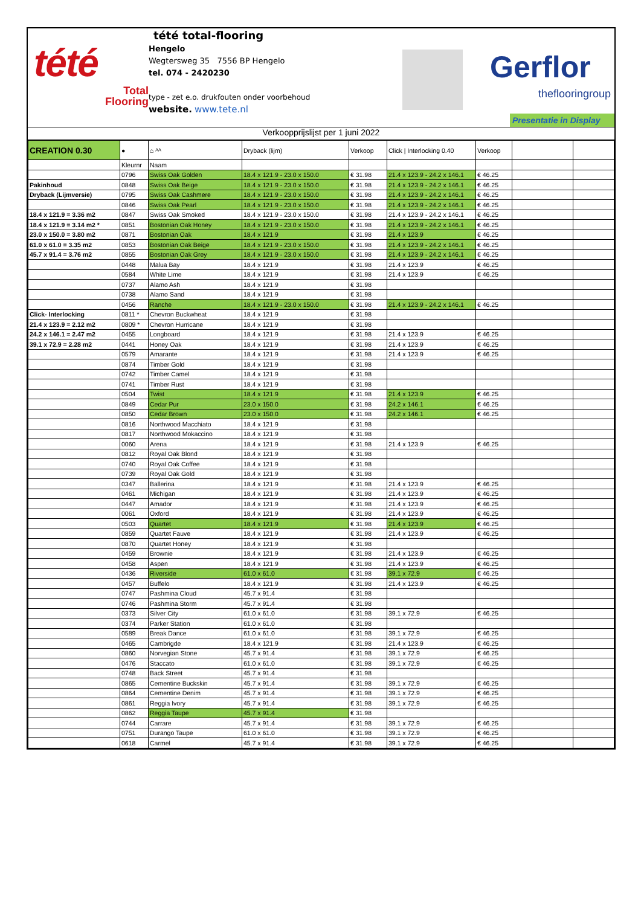tété
Total
Flooring
tété total-flooring
Hengelo
Wegtersweg 35 7556 BP Hengelo
tel. 074 - 2420230
type - zet e.o. drukfouten onder voorbehoud
website. www.tete.nl
Gerflor
theflooringroup
Presentatie in Display
Verkoopprijslijst per 1 juni 2022
| CREATION 0.30 | ● | ⌂ ᴬᴬ | Dryback (lijm) | Verkoop | Click / Interlocking 0.40 | Verkoop | | |
| --- | --- | --- | --- | --- | --- | --- | --- | --- |
| | Kleurnr | Naam | | | | | | |
| | 0796 | Swiss Oak Golden | 18.4 x 121.9 - 23.0 x 150.0 | € 31.98 | 21.4 x 123.9 - 24.2 x 146.1 | € 46.25 | | |
| Pakinhoud | 0848 | Swiss Oak Beige | 18.4 x 121.9 - 23.0 x 150.0 | € 31.98 | 21.4 x 123.9 - 24.2 x 146.1 | € 46.25 | | |
| Dryback (Lijmversie) | 0795 | Swiss Oak Cashmere | 18.4 x 121.9 - 23.0 x 150.0 | € 31.98 | 21.4 x 123.9 - 24.2 x 146.1 | € 46.25 | | |
| | 0846 | Swiss Oak Pearl | 18.4 x 121.9 - 23.0 x 150.0 | € 31.98 | 21.4 x 123.9 - 24.2 x 146.1 | € 46.25 | | |
| 18.4 x 121.9 = 3.36 m2 | 0847 | Swiss Oak Smoked | 18.4 x 121.9 - 23.0 x 150.0 | € 31.98 | 21.4 x 123.9 - 24.2 x 146.1 | € 46.25 | | |
| 18.4 x 121.9 = 3.14 m2 * | 0851 | Bostonian Oak Honey | 18.4 x 121.9 - 23.0 x 150.0 | € 31.98 | 21.4 x 123.9 - 24.2 x 146.1 | € 46.25 | | |
| 23.0 x 150.0 = 3.80 m2 | 0871 | Bostonian Oak | 18.4 x 121.9 | € 31.98 | 21.4 x 123.9 | € 46.25 | | |
| 61.0 x 61.0 = 3.35 m2 | 0853 | Bostonian Oak Beige | 18.4 x 121.9 - 23.0 x 150.0 | € 31.98 | 21.4 x 123.9 - 24.2 x 146.1 | € 46.25 | | |
| 45.7 x 91.4 = 3.76 m2 | 0855 | Bostonian Oak Grey | 18.4 x 121.9 - 23.0 x 150.0 | € 31.98 | 21.4 x 123.9 - 24.2 x 146.1 | € 46.25 | | |
| | 0448 | Malua Bay | 18.4 x 121.9 | € 31.98 | 21.4 x 123.9 | € 46.25 | | |
| | 0584 | White Lime | 18.4 x 121.9 | € 31.98 | 21.4 x 123.9 | € 46.25 | | |
| | 0737 | Alamo Ash | 18.4 x 121.9 | € 31.98 | | | | |
| | 0738 | Alamo Sand | 18.4 x 121.9 | € 31.98 | | | | |
| | 0456 | Ranche | 18.4 x 121.9 - 23.0 x 150.0 | € 31.98 | 21.4 x 123.9 - 24.2 x 146.1 | € 46.25 | | |
| Click- Interlocking | 0811 * | Chevron Buckwheat | 18.4 x 121.9 | € 31.98 | | | | |
| 21.4 x 123.9 = 2.12 m2 | 0809 * | Chevron Hurricane | 18.4 x 121.9 | € 31.98 | | | | |
| 24.2 x 146.1 = 2.47 m2 | 0455 | Longboard | 18.4 x 121.9 | € 31.98 | 21.4 x 123.9 | € 46.25 | | |
| 39.1 x 72.9 = 2.28 m2 | 0441 | Honey Oak | 18.4 x 121.9 | € 31.98 | 21.4 x 123.9 | € 46.25 | | |
| | 0579 | Amarante | 18.4 x 121.9 | € 31.98 | 21.4 x 123.9 | € 46.25 | | |
| | 0874 | Timber Gold | 18.4 x 121.9 | € 31.98 | | | | |
| | 0742 | Timber Camel | 18.4 x 121.9 | € 31.98 | | | | |
| | 0741 | Timber Rust | 18.4 x 121.9 | € 31.98 | | | | |
| | 0504 | Twist | 18.4 x 121.9 | € 31.98 | 21.4 x 123.9 | € 46.25 | | |
| | 0849 | Cedar Pur | 23.0 x 150.0 | € 31.98 | 24.2 x 146.1 | € 46.25 | | |
| | 0850 | Cedar Brown | 23.0 x 150.0 | € 31.98 | 24.2 x 146.1 | € 46.25 | | |
| | 0816 | Northwood Macchiato | 18.4 x 121.9 | € 31.98 | | | | |
| | 0817 | Northwood Mokaccino | 18.4 x 121.9 | € 31.98 | | | | |
| | 0060 | Arena | 18.4 x 121.9 | € 31.98 | 21.4 x 123.9 | € 46.25 | | |
| | 0812 | Royal Oak Blond | 18.4 x 121.9 | € 31.98 | | | | |
| | 0740 | Royal Oak Coffee | 18.4 x 121.9 | € 31.98 | | | | |
| | 0739 | Royal Oak Gold | 18.4 x 121.9 | € 31.98 | | | | |
| | 0347 | Ballerina | 18.4 x 121.9 | € 31.98 | 21.4 x 123.9 | € 46.25 | | |
| | 0461 | Michigan | 18.4 x 121.9 | € 31.98 | 21.4 x 123.9 | € 46.25 | | |
| | 0447 | Amador | 18.4 x 121.9 | € 31.98 | 21.4 x 123.9 | € 46.25 | | |
| | 0061 | Oxford | 18.4 x 121.9 | € 31.98 | 21.4 x 123.9 | € 46.25 | | |
| | 0503 | Quartet | 18.4 x 121.9 | € 31.98 | 21.4 x 123.9 | € 46.25 | | |
| | 0859 | Quartet Fauve | 18.4 x 121.9 | € 31.98 | 21.4 x 123.9 | € 46.25 | | |
| | 0870 | Quartet Honey | 18.4 x 121.9 | € 31.98 | | | | |
| | 0459 | Brownie | 18.4 x 121.9 | € 31.98 | 21.4 x 123.9 | € 46.25 | | |
| | 0458 | Aspen | 18.4 x 121.9 | € 31.98 | 21.4 x 123.9 | € 46.25 | | |
| | 0436 | Riverside | 61.0 x 61.0 | € 31.98 | 39.1 x 72.9 | € 46.25 | | |
| | 0457 | Buffelo | 18.4 x 121.9 | € 31.98 | 21.4 x 123.9 | € 46.25 | | |
| | 0747 | Pashmina Cloud | 45.7 x 91.4 | € 31.98 | | | | |
| | 0746 | Pashmina Storm | 45.7 x 91.4 | € 31.98 | | | | |
| | 0373 | Silver City | 61.0 x 61.0 | € 31.98 | 39.1 x 72.9 | € 46.25 | | |
| | 0374 | Parker Station | 61.0 x 61.0 | € 31.98 | | | | |
| | 0589 | Break Dance | 61.0 x 61.0 | € 31.98 | 39.1 x 72.9 | € 46.25 | | |
| | 0465 | Cambrigde | 18.4 x 121.9 | € 31.98 | 21.4 x 123.9 | € 46.25 | | |
| | 0860 | Norvegian Stone | 45.7 x 91.4 | € 31.98 | 39.1 x 72.9 | € 46.25 | | |
| | 0476 | Staccato | 61.0 x 61.0 | € 31.98 | 39.1 x 72.9 | € 46.25 | | |
| | 0748 | Back Street | 45.7 x 91.4 | € 31.98 | | | | |
| | 0865 | Cementine Buckskin | 45.7 x 91.4 | € 31.98 | 39.1 x 72.9 | € 46.25 | | |
| | 0864 | Cementine Denim | 45.7 x 91.4 | € 31.98 | 39.1 x 72.9 | € 46.25 | | |
| | 0861 | Reggia Ivory | 45.7 x 91.4 | € 31.98 | 39.1 x 72.9 | € 46.25 | | |
| | 0862 | Reggia Taupe | 45.7 x 91.4 | € 31.98 | | | | |
| | 0744 | Carrare | 45.7 x 91.4 | € 31.98 | 39.1 x 72.9 | € 46.25 | | |
| | 0751 | Durango Taupe | 61.0 x 61.0 | € 31.98 | 39.1 x 72.9 | € 46.25 | | |
| | 0618 | Carmel | 45.7 x 91.4 | € 31.98 | 39.1 x 72.9 | € 46.25 | | |